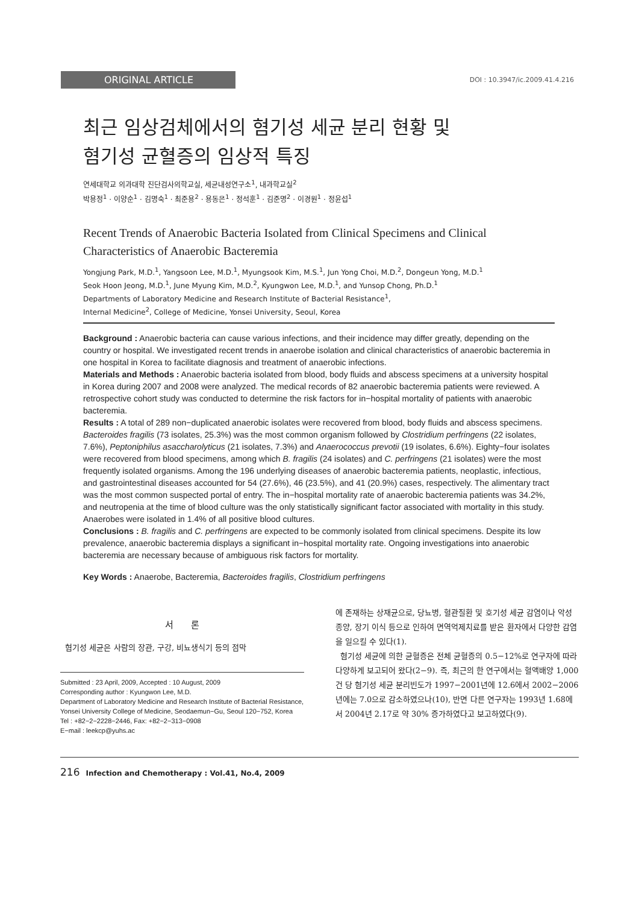ORIGINAL ARTICLE
DOI : 10.3947/ic.2009.41.4.216
최근 임상검체에서의 혐기성 세균 분리 현황 및
혐기성 균혈증의 임상적 특징
연세대학교 의과대학 진단검사의학교실, 세균내성연구소<sup>1</sup>, 내과학교실<sup>2</sup>
박용정<sup>1</sup> · 이양순<sup>1</sup> · 김명숙<sup>1</sup> · 최준용<sup>2</sup> · 용동은<sup>1</sup> · 정석훈<sup>1</sup> · 김준명<sup>2</sup> · 이경원<sup>1</sup> · 정윤섭<sup>1</sup>
Recent Trends of Anaerobic Bacteria Isolated from Clinical Specimens and Clinical Characteristics of Anaerobic Bacteremia
Yongjung Park, M.D.<sup>1</sup>, Yangsoon Lee, M.D.<sup>1</sup>, Myungsook Kim, M.S.<sup>1</sup>, Jun Yong Choi, M.D.<sup>2</sup>, Dongeun Yong, M.D.<sup>1</sup>
Seok Hoon Jeong, M.D.<sup>1</sup>, June Myung Kim, M.D.<sup>2</sup>, Kyungwon Lee, M.D.<sup>1</sup>, and Yunsop Chong, Ph.D.<sup>1</sup>
Departments of Laboratory Medicine and Research Institute of Bacterial Resistance<sup>1</sup>,
Internal Medicine<sup>2</sup>, College of Medicine, Yonsei University, Seoul, Korea
Background : Anaerobic bacteria can cause various infections, and their incidence may differ greatly, depending on the country or hospital. We investigated recent trends in anaerobe isolation and clinical characteristics of anaerobic bacteremia in one hospital in Korea to facilitate diagnosis and treatment of anaerobic infections.
Materials and Methods : Anaerobic bacteria isolated from blood, body fluids and abscess specimens at a university hospital in Korea during 2007 and 2008 were analyzed. The medical records of 82 anaerobic bacteremia patients were reviewed. A retrospective cohort study was conducted to determine the risk factors for in−hospital mortality of patients with anaerobic bacteremia.
Results : A total of 289 non−duplicated anaerobic isolates were recovered from blood, body fluids and abscess specimens. Bacteroides fragilis (73 isolates, 25.3%) was the most common organism followed by Clostridium perfringens (22 isolates, 7.6%), Peptoniphilus asaccharolyticus (21 isolates, 7.3%) and Anaerococcus prevotii (19 isolates, 6.6%). Eighty−four isolates were recovered from blood specimens, among which B. fragilis (24 isolates) and C. perfringens (21 isolates) were the most frequently isolated organisms. Among the 196 underlying diseases of anaerobic bacteremia patients, neoplastic, infectious, and gastrointestinal diseases accounted for 54 (27.6%), 46 (23.5%), and 41 (20.9%) cases, respectively. The alimentary tract was the most common suspected portal of entry. The in−hospital mortality rate of anaerobic bacteremia patients was 34.2%, and neutropenia at the time of blood culture was the only statistically significant factor associated with mortality in this study. Anaerobes were isolated in 1.4% of all positive blood cultures.
Conclusions : B. fragilis and C. perfringens are expected to be commonly isolated from clinical specimens. Despite its low prevalence, anaerobic bacteremia displays a significant in−hospital mortality rate. Ongoing investigations into anaerobic bacteremia are necessary because of ambiguous risk factors for mortality.
Key Words : Anaerobe, Bacteremia, Bacteroides fragilis, Clostridium perfringens
서 론
혐기성 세균은 사람의 장관, 구강, 비뇨생식기 등의 점막
Submitted : 23 April, 2009, Accepted : 10 August, 2009
Corresponding author : Kyungwon Lee, M.D.
Department of Laboratory Medicine and Research Institute of Bacterial Resistance, Yonsei University College of Medicine, Seodaemun−Gu, Seoul 120−752, Korea
Tel : +82−2−2228−2446, Fax: +82−2−313−0908
E−mail : leekcp@yuhs.ac
에 존재하는 상재균으로, 당뇨병, 혈관질환 및 호기성 세균 감염이나 악성종양, 장기 이식 등으로 인하여 면역억제치료를 받은 환자에서 다양한 감염을 일으킬 수 있다(1).
혐기성 세균에 의한 균혈증은 전체 균혈증의 0.5−12%로 연구자에 따라 다양하게 보고되어 왔다(2−9). 즉, 최근의 한 연구에서는 혈액배양 1,000건 당 혐기성 세균 분리빈도가 1997−2001년에 12.6에서 2002−2006년에는 7.0으로 감소하였으나(10), 반면 다른 연구자는 1993년 1.68에서 2004년 2.17로 약 30% 증가하였다고 보고하였다(9).
216 Infection and Chemotherapy : Vol.41, No.4, 2009